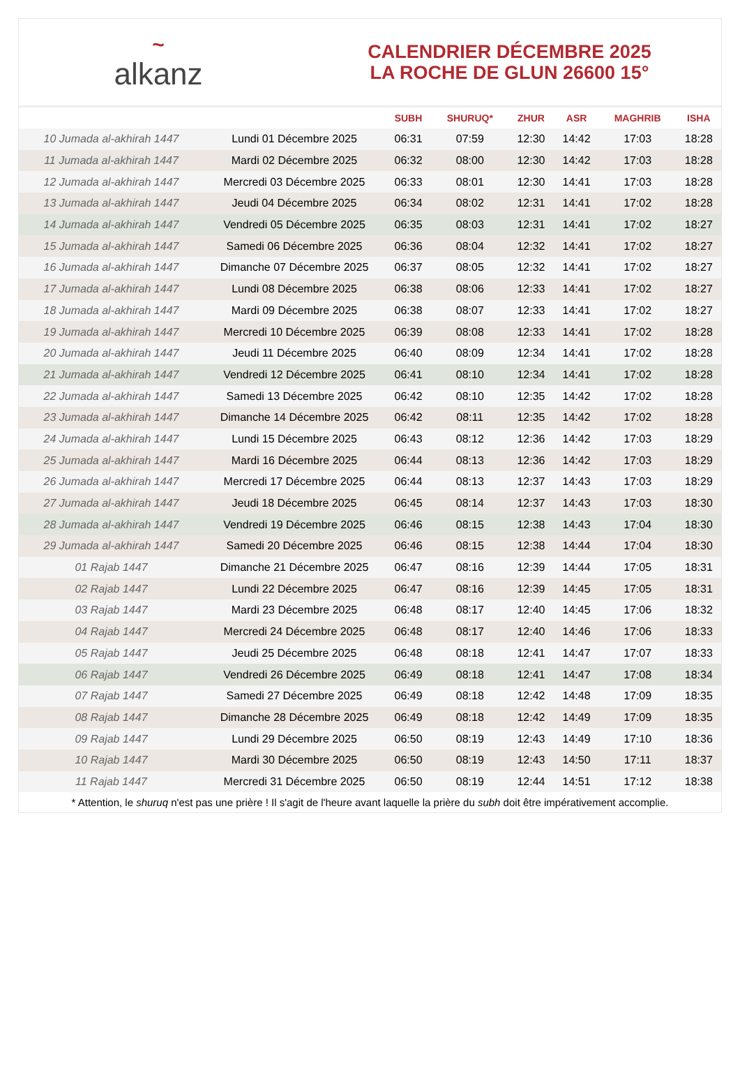~
alkanz
CALENDRIER DÉCEMBRE 2025
LA ROCHE DE GLUN 26600 15°
| | | SUBH | SHURUQ* | ZHUR | ASR | MAGHRIB | ISHA |
| --- | --- | --- | --- | --- | --- | --- | --- |
| 10 Jumada al-akhirah 1447 | Lundi 01 Décembre 2025 | 06:31 | 07:59 | 12:30 | 14:42 | 17:03 | 18:28 |
| 11 Jumada al-akhirah 1447 | Mardi 02 Décembre 2025 | 06:32 | 08:00 | 12:30 | 14:42 | 17:03 | 18:28 |
| 12 Jumada al-akhirah 1447 | Mercredi 03 Décembre 2025 | 06:33 | 08:01 | 12:30 | 14:41 | 17:03 | 18:28 |
| 13 Jumada al-akhirah 1447 | Jeudi 04 Décembre 2025 | 06:34 | 08:02 | 12:31 | 14:41 | 17:02 | 18:28 |
| 14 Jumada al-akhirah 1447 | Vendredi 05 Décembre 2025 | 06:35 | 08:03 | 12:31 | 14:41 | 17:02 | 18:27 |
| 15 Jumada al-akhirah 1447 | Samedi 06 Décembre 2025 | 06:36 | 08:04 | 12:32 | 14:41 | 17:02 | 18:27 |
| 16 Jumada al-akhirah 1447 | Dimanche 07 Décembre 2025 | 06:37 | 08:05 | 12:32 | 14:41 | 17:02 | 18:27 |
| 17 Jumada al-akhirah 1447 | Lundi 08 Décembre 2025 | 06:38 | 08:06 | 12:33 | 14:41 | 17:02 | 18:27 |
| 18 Jumada al-akhirah 1447 | Mardi 09 Décembre 2025 | 06:38 | 08:07 | 12:33 | 14:41 | 17:02 | 18:27 |
| 19 Jumada al-akhirah 1447 | Mercredi 10 Décembre 2025 | 06:39 | 08:08 | 12:33 | 14:41 | 17:02 | 18:28 |
| 20 Jumada al-akhirah 1447 | Jeudi 11 Décembre 2025 | 06:40 | 08:09 | 12:34 | 14:41 | 17:02 | 18:28 |
| 21 Jumada al-akhirah 1447 | Vendredi 12 Décembre 2025 | 06:41 | 08:10 | 12:34 | 14:41 | 17:02 | 18:28 |
| 22 Jumada al-akhirah 1447 | Samedi 13 Décembre 2025 | 06:42 | 08:10 | 12:35 | 14:42 | 17:02 | 18:28 |
| 23 Jumada al-akhirah 1447 | Dimanche 14 Décembre 2025 | 06:42 | 08:11 | 12:35 | 14:42 | 17:02 | 18:28 |
| 24 Jumada al-akhirah 1447 | Lundi 15 Décembre 2025 | 06:43 | 08:12 | 12:36 | 14:42 | 17:03 | 18:29 |
| 25 Jumada al-akhirah 1447 | Mardi 16 Décembre 2025 | 06:44 | 08:13 | 12:36 | 14:42 | 17:03 | 18:29 |
| 26 Jumada al-akhirah 1447 | Mercredi 17 Décembre 2025 | 06:44 | 08:13 | 12:37 | 14:43 | 17:03 | 18:29 |
| 27 Jumada al-akhirah 1447 | Jeudi 18 Décembre 2025 | 06:45 | 08:14 | 12:37 | 14:43 | 17:03 | 18:30 |
| 28 Jumada al-akhirah 1447 | Vendredi 19 Décembre 2025 | 06:46 | 08:15 | 12:38 | 14:43 | 17:04 | 18:30 |
| 29 Jumada al-akhirah 1447 | Samedi 20 Décembre 2025 | 06:46 | 08:15 | 12:38 | 14:44 | 17:04 | 18:30 |
| 01 Rajab 1447 | Dimanche 21 Décembre 2025 | 06:47 | 08:16 | 12:39 | 14:44 | 17:05 | 18:31 |
| 02 Rajab 1447 | Lundi 22 Décembre 2025 | 06:47 | 08:16 | 12:39 | 14:45 | 17:05 | 18:31 |
| 03 Rajab 1447 | Mardi 23 Décembre 2025 | 06:48 | 08:17 | 12:40 | 14:45 | 17:06 | 18:32 |
| 04 Rajab 1447 | Mercredi 24 Décembre 2025 | 06:48 | 08:17 | 12:40 | 14:46 | 17:06 | 18:33 |
| 05 Rajab 1447 | Jeudi 25 Décembre 2025 | 06:48 | 08:18 | 12:41 | 14:47 | 17:07 | 18:33 |
| 06 Rajab 1447 | Vendredi 26 Décembre 2025 | 06:49 | 08:18 | 12:41 | 14:47 | 17:08 | 18:34 |
| 07 Rajab 1447 | Samedi 27 Décembre 2025 | 06:49 | 08:18 | 12:42 | 14:48 | 17:09 | 18:35 |
| 08 Rajab 1447 | Dimanche 28 Décembre 2025 | 06:49 | 08:18 | 12:42 | 14:49 | 17:09 | 18:35 |
| 09 Rajab 1447 | Lundi 29 Décembre 2025 | 06:50 | 08:19 | 12:43 | 14:49 | 17:10 | 18:36 |
| 10 Rajab 1447 | Mardi 30 Décembre 2025 | 06:50 | 08:19 | 12:43 | 14:50 | 17:11 | 18:37 |
| 11 Rajab 1447 | Mercredi 31 Décembre 2025 | 06:50 | 08:19 | 12:44 | 14:51 | 17:12 | 18:38 |
* Attention, le shuruq n'est pas une prière ! Il s'agit de l'heure avant laquelle la prière du subh doit être impérativement accomplie.